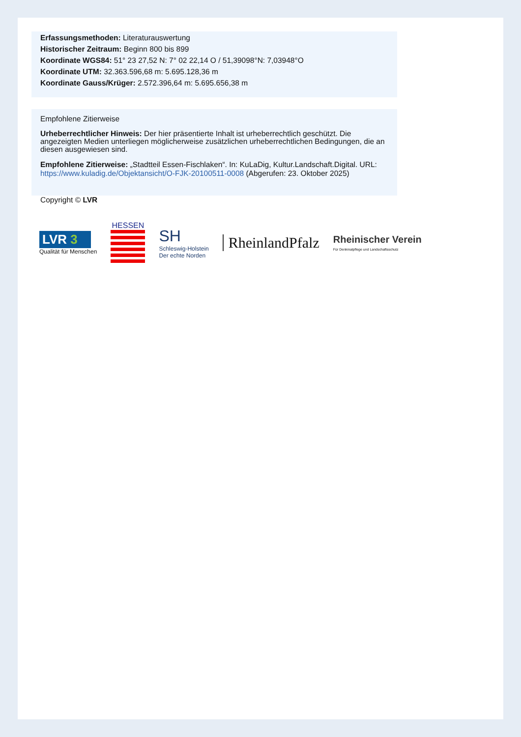Erfassungsmethoden: Literaturauswertung
Historischer Zeitraum: Beginn 800 bis 899
Koordinate WGS84: 51° 23 27,52 N: 7° 02 22,14 O / 51,39098°N: 7,03948°O
Koordinate UTM: 32.363.596,68 m: 5.695.128,36 m
Koordinate Gauss/Krüger: 2.572.396,64 m: 5.695.656,38 m
Empfohlene Zitierweise
Urheberrechtlicher Hinweis: Der hier präsentierte Inhalt ist urheberrechtlich geschützt. Die angezeigten Medien unterliegen möglicherweise zusätzlichen urheberrechtlichen Bedingungen, die an diesen ausgewiesen sind.
Empfohlene Zitierweise: „Stadtteil Essen-Fischlaken“. In: KuLaDig, Kultur.Landschaft.Digital. URL: https://www.kuladig.de/Objektansicht/O-FJK-20100511-0008 (Abgerufen: 23. Oktober 2025)
Copyright © LVR
LVR 3
Qualität für Menschen
HESSEN
SH
Schleswig-Holstein
Der echte Norden
RheinlandPfalz
Rheinischer Verein
Für Denkmalpflege und Landschaftsschutz